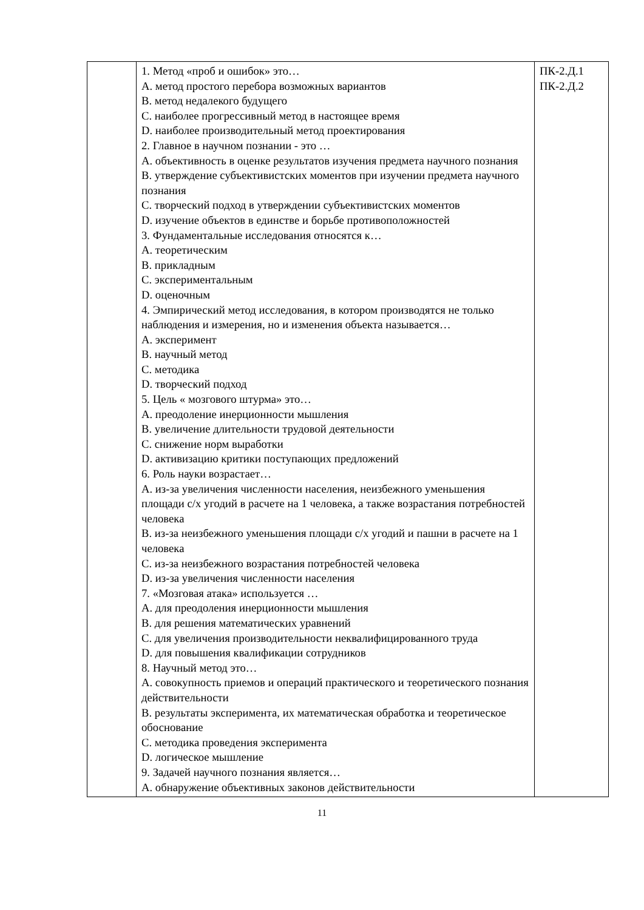| | 1. Метод «проб и ошибок» это… A. метод простого перебора возможных вариантов B. метод недалекого будущего C. наиболее прогрессивный метод в настоящее время D. наиболее производительный метод проектирования 2. Главное в научном познании - это … A. объективность в оценке результатов изучения предмета научного познания B. утверждение субъективистских моментов при изучении предмета научного познания C. творческий подход в утверждении субъективистских моментов D. изучение объектов в единстве и борьбе противоположностей 3. Фундаментальные исследования относятся к… A. теоретическим B. прикладным C. экспериментальным D. оценочным 4. Эмпирический метод исследования, в котором производятся не только наблюдения и измерения, но и изменения объекта называется… A. эксперимент B. научный метод C. методика D. творческий подход 5. Цель « мозгового штурма» это… A. преодоление инерционности мышления B. увеличение длительности трудовой деятельности C. снижение норм выработки D. активизацию критики поступающих предложений 6. Роль науки возрастает… A. из-за увеличения численности населения, неизбежного уменьшения площади с/х угодий в расчете на 1 человека, а также возрастания потребностей человека B. из-за неизбежного уменьшения площади с/х угодий и пашни в расчете на 1 человека C. из-за неизбежного возрастания потребностей человека D. из-за увеличения численности населения 7. «Мозговая атака» используется … A. для преодоления инерционности мышления B. для решения математических уравнений C. для увеличения производительности неквалифицированного труда D. для повышения квалификации сотрудников 8. Научный метод это… A. совокупность приемов и операций практического и теоретического познания действительности B. результаты эксперимента, их математическая обработка и теоретическое обоснование C. методика проведения эксперимента D. логическое мышление 9. Задачей научного познания является… A. обнаружение объективных законов действительности | ПК-2.Д.1 ПК-2.Д.2 |
11